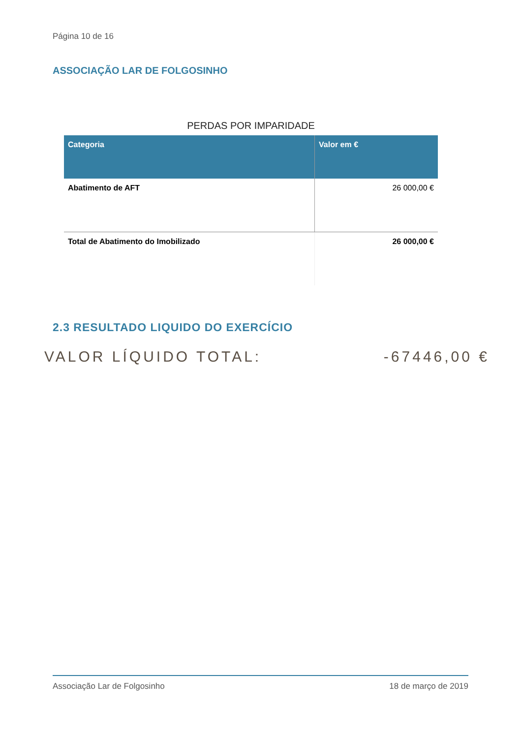Página 10 de 16
ASSOCIAÇÃO LAR DE FOLGOSINHO
PERDAS POR IMPARIDADE
| Categoria | Valor em € |
| --- | --- |
| Abatimento de AFT | 26 000,00 € |
| Total de Abatimento do Imobilizado | 26 000,00 € |
2.3 RESULTADO LIQUIDO DO EXERCÍCIO
VALOR LÍQUIDO TOTAL: -67446,00 €
Associação Lar de Folgosinho 18 de março de 2019